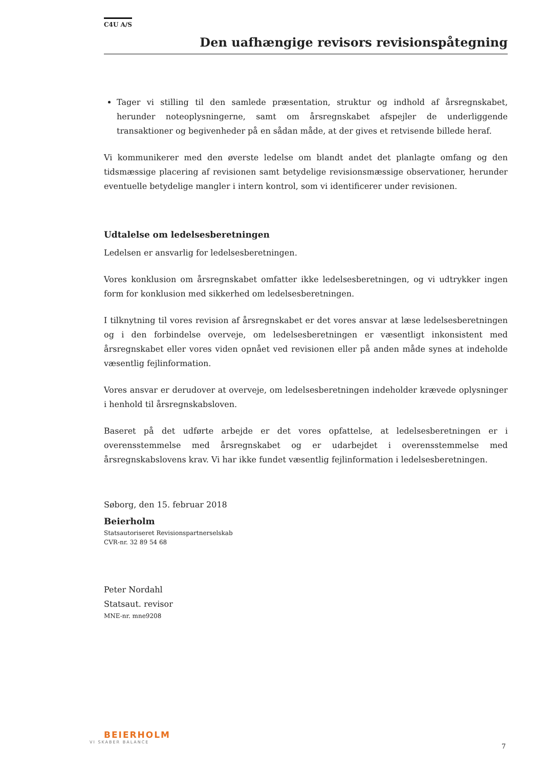C4U A/S
Den uafhængige revisors revisionspåtegning
Tager vi stilling til den samlede præsentation, struktur og indhold af årsregnskabet, herunder noteoplysningerne, samt om årsregnskabet afspejler de underliggende transaktioner og begivenheder på en sådan måde, at der gives et retvisende billede heraf.
Vi kommunikerer med den øverste ledelse om blandt andet det planlagte omfang og den tidsmæssige placering af revisionen samt betydelige revisionsmæssige observationer, herunder eventuelle betydelige mangler i intern kontrol, som vi identificerer under revisionen.
Udtalelse om ledelsesberetningen
Ledelsen er ansvarlig for ledelsesberetningen.
Vores konklusion om årsregnskabet omfatter ikke ledelsesberetningen, og vi udtrykker ingen form for konklusion med sikkerhed om ledelsesberetningen.
I tilknytning til vores revision af årsregnskabet er det vores ansvar at læse ledelsesberetningen og i den forbindelse overveje, om ledelsesberetningen er væsentligt inkonsistent med årsregnskabet eller vores viden opnået ved revisionen eller på anden måde synes at indeholde væsentlig fejlinformation.
Vores ansvar er derudover at overveje, om ledelsesberetningen indeholder krævede oplysninger i henhold til årsregnskabsloven.
Baseret på det udførte arbejde er det vores opfattelse, at ledelsesberetningen er i overensstemmelse med årsregnskabet og er udarbejdet i overensstemmelse med årsregnskabslovens krav. Vi har ikke fundet væsentlig fejlinformation i ledelsesberetningen.
Søborg, den 15. februar 2018
Beierholm
Statsautoriseret Revisionspartnerselskab
CVR-nr. 32 89 54 68
Peter Nordahl
Statsaut. revisor
MNE-nr. mne9208
BEIERHOLM
VI SKABER BALANCE
7